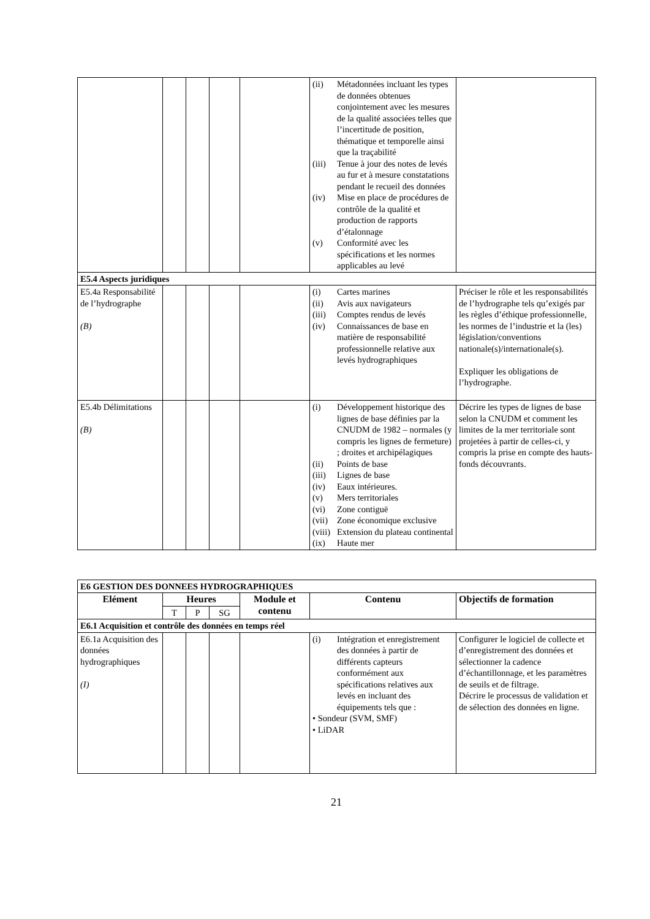| | | | | | (ii) Métadonnées incluant les types de données obtenues conjointement avec les mesures de la qualité associées telles que l’incertitude de position, thématique et temporelle ainsi que la traçabilité (iii) Tenue à jour des notes de levés au fur et à mesure constatations pendant le recueil des données (iv) Mise en place de procédures de contrôle de la qualité et production de rapports d’étalonnage (v) Conformité avec les spécifications et les normes applicables au levé | |
| E5.4 Aspects juridiques | | | | | | |
| E5.4a Responsabilité de l’hydrographe (B) | | | | | (i) Cartes marines (ii) Avis aux navigateurs (iii) Comptes rendus de levés (iv) Connaissances de base en matière de responsabilité professionnelle relative aux levés hydrographiques | Préciser le rôle et les responsabilités de l’hydrographe tels qu’exigés par les règles d’éthique professionnelle, les normes de l’industrie et la (les) législation/conventions nationale(s)/internationale(s). Expliquer les obligations de l’hydrographe. |
| E5.4b Délimitations (B) | | | | | (i) Développement historique des lignes de base définies par la CNUDM de 1982 – normales (y compris les lignes de fermeture) ; droites et archipélagiques (ii) Points de base (iii) Lignes de base (iv) Eaux intérieures. (v) Mers territoriales (vi) Zone contiguë (vii) Zone économique exclusive (viii) Extension du plateau continental (ix) Haute mer | Décrire les types de lignes de base selon la CNUDM et comment les limites de la mer territoriale sont projetées à partir de celles-ci, y compris la prise en compte des hauts-fonds découvrants. |
| E6 GESTION DES DONNEES HYDROGRAPHIQUES | | | | | | |
| Elément | Heures | | | Module et contenu | Contenu | Objectifs de formation |
| | T | P | SG | | | |
| E6.1 Acquisition et contrôle des données en temps réel | | | | | | |
| E6.1a Acquisition des données hydrographiques (I) | | | | | (i) Intégration et enregistrement des données à partir de différents capteurs conformément aux spécifications relatives aux levés en incluant des équipements tels que : • Sondeur (SVM, SMF) • LiDAR | Configurer le logiciel de collecte et d’enregistrement des données et sélectionner la cadence d’échantillonnage, et les paramètres de seuils et de filtrage. Décrire le processus de validation et de sélection des données en ligne. |
21